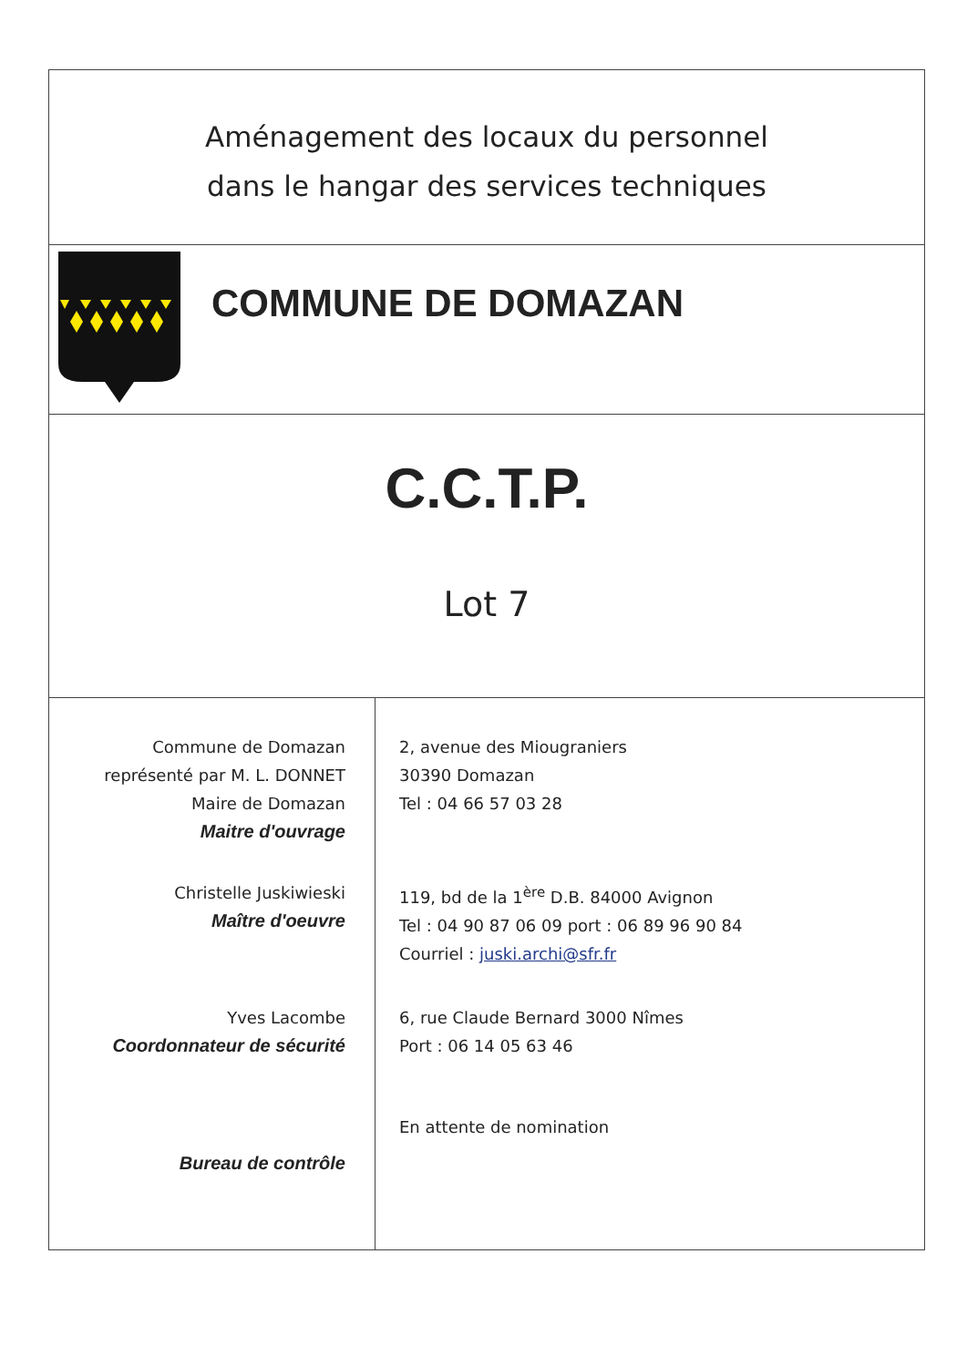Aménagement des locaux du personnel
dans le hangar des services techniques
COMMUNE DE DOMAZAN
C.C.T.P.
Lot 7
| Commune de Domazan représenté par M. L. DONNET Maire de Domazan Maitre d'ouvrage | 2, avenue des Miougraniers 30390 Domazan Tel : 04 66 57 03 28 |
| Christelle Juskiwieski Maître d'oeuvre | 119, bd de la 1<sup>ère</sup> D.B. 84000 Avignon Tel : 04 90 87 06 09 port : 06 89 96 90 84 Courriel : juski.archi@sfr.fr |
| Yves Lacombe Coordonnateur de sécurité | 6, rue Claude Bernard 3000 Nîmes Port : 06 14 05 63 46 |
| Bureau de contrôle | En attente de nomination |